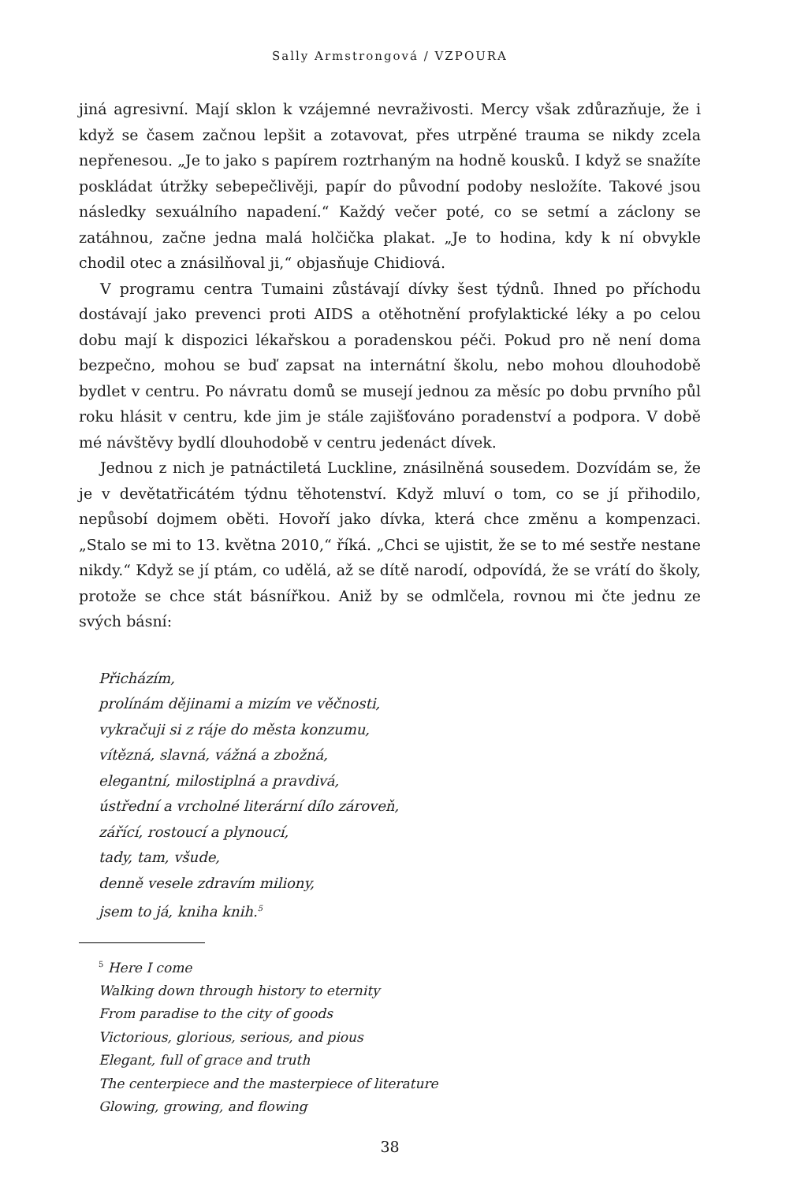Sally Armstrongová / VZPOURA
jiná agresivní. Mají sklon k vzájemné nevraživosti. Mercy však zdůrazňuje, že i když se časem začnou lepšit a zotavovat, přes utrpěné trauma se nikdy zcela nepřenesou. „Je to jako s papírem roztrhaným na hodně kousků. I když se snažíte poskládat útržky sebepečlivěji, papír do původní podoby nesložíte. Takové jsou následky sexuálního napadení.“ Každý večer poté, co se setmí a záclony se zatáhnou, začne jedna malá holčička plakat. „Je to hodina, kdy k ní obvykle chodil otec a znásilňoval ji,“ objasňuje Chidiová.
V programu centra Tumaini zůstávají dívky šest týdnů. Ihned po příchodu dostávají jako prevenci proti AIDS a otěhotnění profylaktické léky a po celou dobu mají k dispozici lékařskou a poradenskou péči. Pokud pro ně není doma bezpečno, mohou se buď zapsat na internátní školu, nebo mohou dlouhodobě bydlet v centru. Po návratu domů se musejí jednou za měsíc po dobu prvního půl roku hlásit v centru, kde jim je stále zajišťováno poradenství a podpora. V době mé návštěvy bydlí dlouhodobě v centru jedenáct dívek.
Jednou z nich je patnáctiletá Luckline, znásilněná sousedem. Dozvídám se, že je v devětatřicátém týdnu těhotenství. Když mluví o tom, co se jí přihodilo, nepůsobí dojmem oběti. Hovoří jako dívka, která chce změnu a kompenzaci. „Stalo se mi to 13. května 2010,“ říká. „Chci se ujistit, že se to mé sestře nestane nikdy.“ Když se jí ptám, co udělá, až se dítě narodí, odpovídá, že se vrátí do školy, protože se chce stát básnířkou. Aniž by se odmlčela, rovnou mi čte jednu ze svých básní:
Přicházím,
prolínám dějinami a mizím ve věčnosti,
vykračuji si z ráje do města konzumu,
vítězná, slavná, vážná a zbožná,
elegantní, milostiplná a pravdivá,
ústřední a vrcholné literární dílo zároveň,
zářící, rostoucí a plynoucí,
tady, tam, všude,
denně vesele zdravím miliony,
jsem to já, kniha knih.<sup>5</sup>
<sup>5</sup> Here I come
Walking down through history to eternity
From paradise to the city of goods
Victorious, glorious, serious, and pious
Elegant, full of grace and truth
The centerpiece and the masterpiece of literature
Glowing, growing, and flowing
38